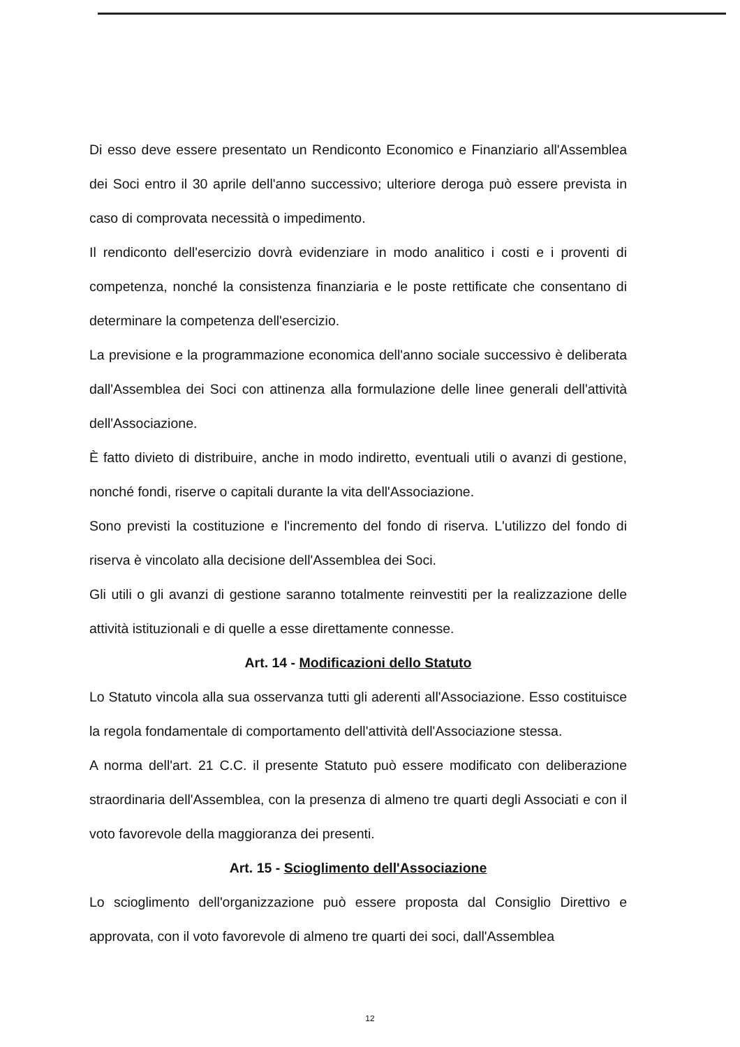Di esso deve essere presentato un Rendiconto Economico e Finanziario all'Assemblea dei Soci entro il 30 aprile dell'anno successivo; ulteriore deroga può essere prevista in caso di comprovata necessità o impedimento.
Il rendiconto dell'esercizio dovrà evidenziare in modo analitico i costi e i proventi di competenza, nonché la consistenza finanziaria e le poste rettificate che consentano di determinare la competenza dell'esercizio.
La previsione e la programmazione economica dell'anno sociale successivo è deliberata dall'Assemblea dei Soci con attinenza alla formulazione delle linee generali dell'attività dell'Associazione.
È fatto divieto di distribuire, anche in modo indiretto, eventuali utili o avanzi di gestione, nonché fondi, riserve o capitali durante la vita dell'Associazione.
Sono previsti la costituzione e l'incremento del fondo di riserva. L'utilizzo del fondo di riserva è vincolato alla decisione dell'Assemblea dei Soci.
Gli utili o gli avanzi di gestione saranno totalmente reinvestiti per la realizzazione delle attività istituzionali e di quelle a esse direttamente connesse.
Art. 14 - Modificazioni dello Statuto
Lo Statuto vincola alla sua osservanza tutti gli aderenti all'Associazione. Esso costituisce la regola fondamentale di comportamento dell'attività dell'Associazione stessa.
A norma dell'art. 21 C.C. il presente Statuto può essere modificato con deliberazione straordinaria dell'Assemblea, con la presenza di almeno tre quarti degli Associati e con il voto favorevole della maggioranza dei presenti.
Art. 15 - Scioglimento dell'Associazione
Lo scioglimento dell'organizzazione può essere proposta dal Consiglio Direttivo e approvata, con il voto favorevole di almeno tre quarti dei soci, dall'Assemblea
12